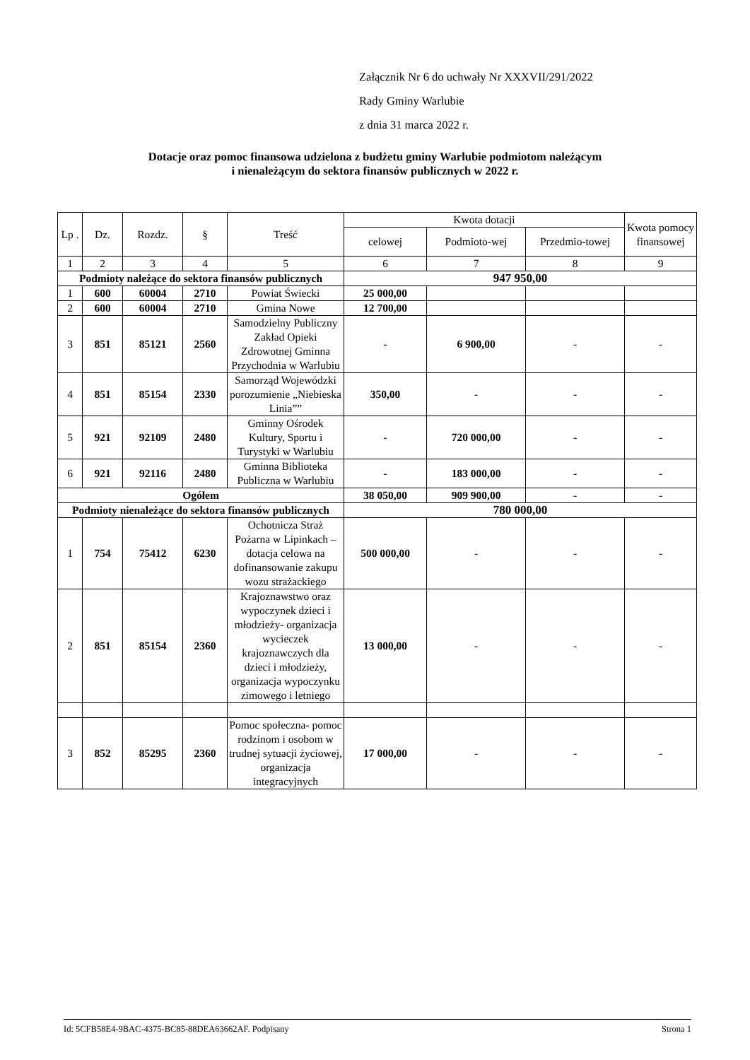Załącznik Nr 6 do uchwały Nr XXXVII/291/2022
Rady Gminy Warlubie
z dnia 31 marca 2022 r.
Dotacje oraz pomoc finansowa udzielona z budżetu gminy Warlubie podmiotom należącym
i nienależącym do sektora finansów publicznych w 2022 r.
| Lp . | Dz. | Rozdz. | § | Treść | Kwota dotacji | | | Kwota pomocy finansowej |
| --- | --- | --- | --- | --- | --- | --- | --- | --- |
| | | | | | celowej | Podmioto-wej | Przedmio-towej | |
| 1 | 2 | 3 | 4 | 5 | 6 | 7 | 8 | 9 |
| Podmioty należące do sektora finansów publicznych | | | | | 947 950,00 | | | |
| 1 | 600 | 60004 | 2710 | Powiat Świecki | 25 000,00 | | | |
| 2 | 600 | 60004 | 2710 | Gmina Nowe | 12 700,00 | | | |
| 3 | 851 | 85121 | 2560 | Samodzielny Publiczny Zakład Opieki Zdrowotnej Gminna Przychodnia w Warlubiu | - | 6 900,00 | - | - |
| 4 | 851 | 85154 | 2330 | Samorząd Wojewódzki porozumienie „Niebieska Linia”” | 350,00 | - | - | - |
| 5 | 921 | 92109 | 2480 | Gminny Ośrodek Kultury, Sportu i Turystyki w Warlubiu | - | 720 000,00 | - | - |
| 6 | 921 | 92116 | 2480 | Gminna Biblioteka Publiczna w Warlubiu | - | 183 000,00 | - | - |
| Ogółem | | | | | 38 050,00 | 909 900,00 | - | - |
| Podmioty nienależące do sektora finansów publicznych | | | | | 780 000,00 | | | |
| 1 | 754 | 75412 | 6230 | Ochotnicza Straż Pożarna w Lipinkach – dotacja celowa na dofinansowanie zakupu wozu strażackiego | 500 000,00 | - | - | - |
| 2 | 851 | 85154 | 2360 | Krajoznawstwo oraz wypoczynek dzieci i młodzieży- organizacja wycieczek krajoznawczych dla dzieci i młodzieży, organizacja wypoczynku zimowego i letniego | 13 000,00 | - | - | - |
| 3 | 852 | 85295 | 2360 | Pomoc społeczna- pomoc rodzinom i osobom w trudnej sytuacji życiowej, organizacja integracyjnych | 17 000,00 | - | - | - |
Id: 5CFB58E4-9BAC-4375-BC85-88DEA63662AF. Podpisany Strona 1